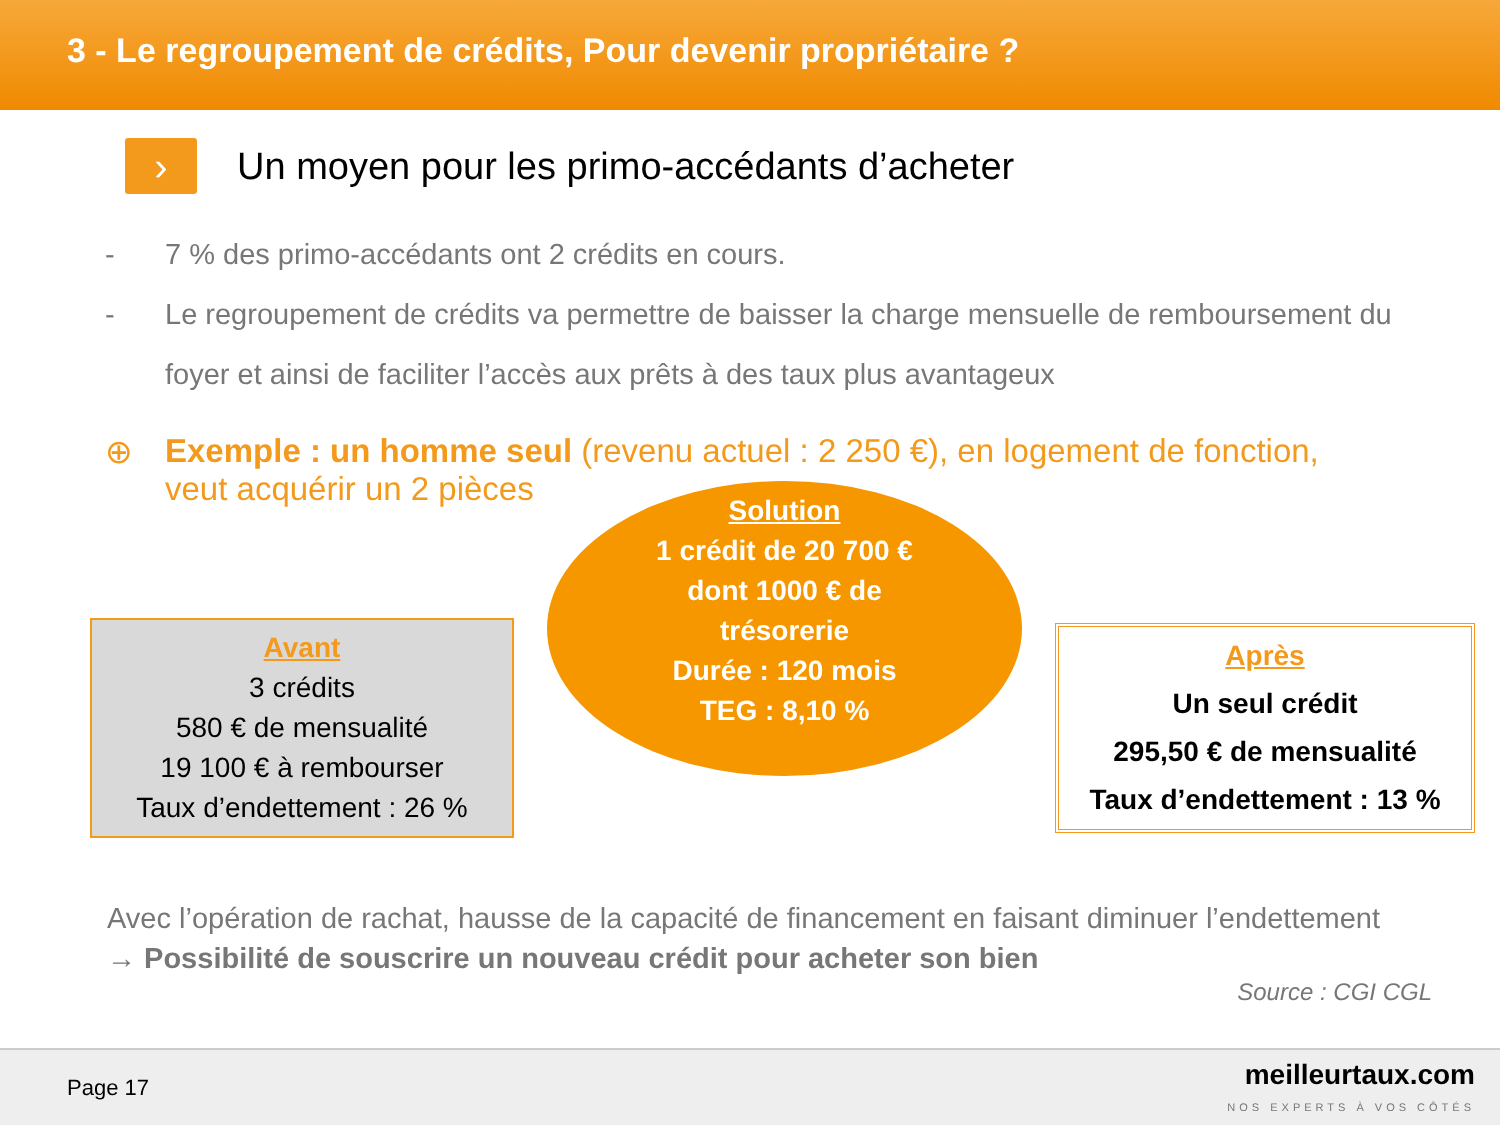3 - Le regroupement de crédits, Pour devenir propriétaire ?
›
Un moyen pour les primo-accédants d’acheter
- 7 % des primo-accédants ont 2 crédits en cours.
- Le regroupement de crédits va permettre de baisser la charge mensuelle de remboursement du
foyer et ainsi de faciliter l’accès aux prêts à des taux plus avantageux
⊕ Exemple : un homme seul (revenu actuel : 2 250 €), en logement de fonction,
veut acquérir un 2 pièces
Avant
3 crédits
580 € de mensualité
19 100 € à rembourser
Taux d’endettement : 26 %
Solution
1 crédit de 20 700 €
dont 1000 € de
trésorerie
Durée : 120 mois
TEG : 8,10 %
Après
Un seul crédit
295,50 € de mensualité
Taux d’endettement : 13 %
Avec l’opération de rachat, hausse de la capacité de financement en faisant diminuer l’endettement
→ Possibilité de souscrire un nouveau crédit pour acheter son bien
Source : CGI CGL
Page 17 meilleurtaux.com
NOS EXPERTS À VOS CÔTÉS